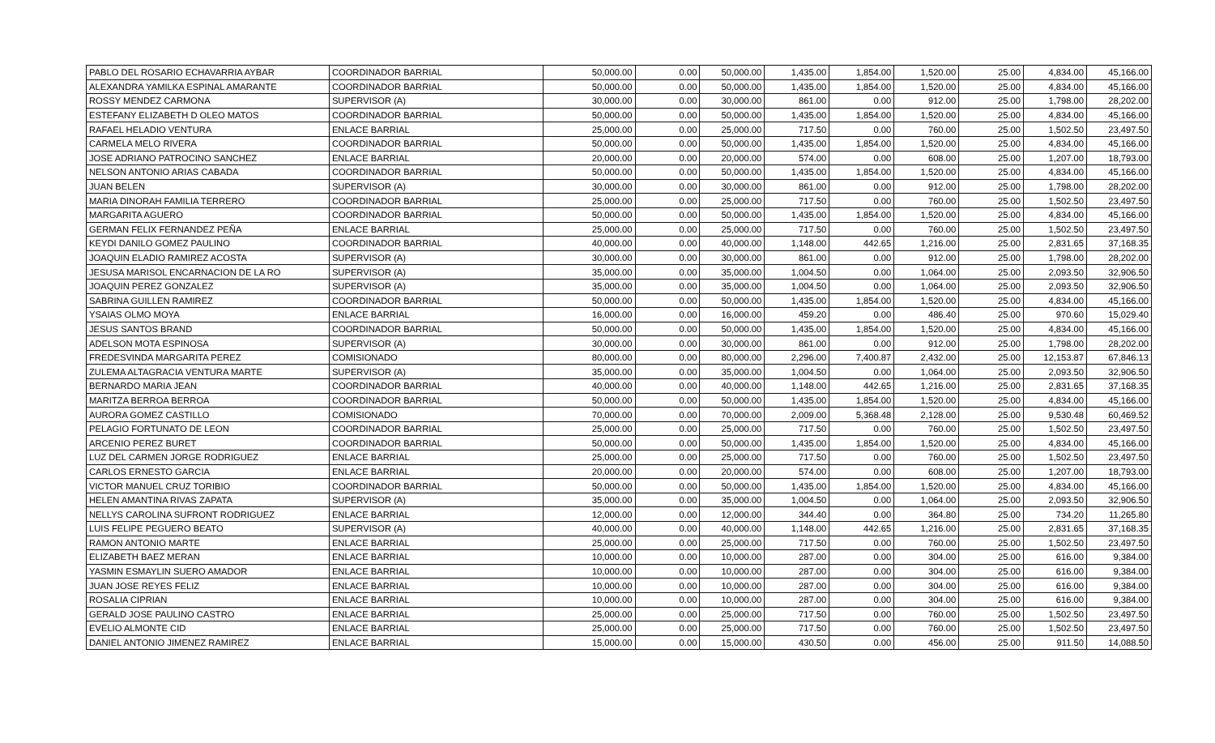| PABLO DEL ROSARIO ECHAVARRIA AYBAR | COORDINADOR BARRIAL | 50,000.00 | 0.00 | 50,000.00 | 1,435.00 | 1,854.00 | 1,520.00 | 25.00 | 4,834.00 | 45,166.00 |
| ALEXANDRA YAMILKA ESPINAL AMARANTE | COORDINADOR BARRIAL | 50,000.00 | 0.00 | 50,000.00 | 1,435.00 | 1,854.00 | 1,520.00 | 25.00 | 4,834.00 | 45,166.00 |
| ROSSY MENDEZ CARMONA | SUPERVISOR (A) | 30,000.00 | 0.00 | 30,000.00 | 861.00 | 0.00 | 912.00 | 25.00 | 1,798.00 | 28,202.00 |
| ESTEFANY ELIZABETH D OLEO MATOS | COORDINADOR BARRIAL | 50,000.00 | 0.00 | 50,000.00 | 1,435.00 | 1,854.00 | 1,520.00 | 25.00 | 4,834.00 | 45,166.00 |
| RAFAEL HELADIO VENTURA | ENLACE BARRIAL | 25,000.00 | 0.00 | 25,000.00 | 717.50 | 0.00 | 760.00 | 25.00 | 1,502.50 | 23,497.50 |
| CARMELA MELO RIVERA | COORDINADOR BARRIAL | 50,000.00 | 0.00 | 50,000.00 | 1,435.00 | 1,854.00 | 1,520.00 | 25.00 | 4,834.00 | 45,166.00 |
| JOSE ADRIANO PATROCINO SANCHEZ | ENLACE BARRIAL | 20,000.00 | 0.00 | 20,000.00 | 574.00 | 0.00 | 608.00 | 25.00 | 1,207.00 | 18,793.00 |
| NELSON ANTONIO ARIAS CABADA | COORDINADOR BARRIAL | 50,000.00 | 0.00 | 50,000.00 | 1,435.00 | 1,854.00 | 1,520.00 | 25.00 | 4,834.00 | 45,166.00 |
| JUAN BELEN | SUPERVISOR (A) | 30,000.00 | 0.00 | 30,000.00 | 861.00 | 0.00 | 912.00 | 25.00 | 1,798.00 | 28,202.00 |
| MARIA DINORAH FAMILIA TERRERO | COORDINADOR BARRIAL | 25,000.00 | 0.00 | 25,000.00 | 717.50 | 0.00 | 760.00 | 25.00 | 1,502.50 | 23,497.50 |
| MARGARITA AGUERO | COORDINADOR BARRIAL | 50,000.00 | 0.00 | 50,000.00 | 1,435.00 | 1,854.00 | 1,520.00 | 25.00 | 4,834.00 | 45,166.00 |
| GERMAN FELIX FERNANDEZ PEÑA | ENLACE BARRIAL | 25,000.00 | 0.00 | 25,000.00 | 717.50 | 0.00 | 760.00 | 25.00 | 1,502.50 | 23,497.50 |
| KEYDI DANILO GOMEZ PAULINO | COORDINADOR BARRIAL | 40,000.00 | 0.00 | 40,000.00 | 1,148.00 | 442.65 | 1,216.00 | 25.00 | 2,831.65 | 37,168.35 |
| JOAQUIN ELADIO RAMIREZ ACOSTA | SUPERVISOR (A) | 30,000.00 | 0.00 | 30,000.00 | 861.00 | 0.00 | 912.00 | 25.00 | 1,798.00 | 28,202.00 |
| JESUSA MARISOL ENCARNACION DE LA RO | SUPERVISOR (A) | 35,000.00 | 0.00 | 35,000.00 | 1,004.50 | 0.00 | 1,064.00 | 25.00 | 2,093.50 | 32,906.50 |
| JOAQUIN PEREZ GONZALEZ | SUPERVISOR (A) | 35,000.00 | 0.00 | 35,000.00 | 1,004.50 | 0.00 | 1,064.00 | 25.00 | 2,093.50 | 32,906.50 |
| SABRINA GUILLEN RAMIREZ | COORDINADOR BARRIAL | 50,000.00 | 0.00 | 50,000.00 | 1,435.00 | 1,854.00 | 1,520.00 | 25.00 | 4,834.00 | 45,166.00 |
| YSAIAS OLMO MOYA | ENLACE BARRIAL | 16,000.00 | 0.00 | 16,000.00 | 459.20 | 0.00 | 486.40 | 25.00 | 970.60 | 15,029.40 |
| JESUS SANTOS BRAND | COORDINADOR BARRIAL | 50,000.00 | 0.00 | 50,000.00 | 1,435.00 | 1,854.00 | 1,520.00 | 25.00 | 4,834.00 | 45,166.00 |
| ADELSON MOTA ESPINOSA | SUPERVISOR (A) | 30,000.00 | 0.00 | 30,000.00 | 861.00 | 0.00 | 912.00 | 25.00 | 1,798.00 | 28,202.00 |
| FREDESVINDA MARGARITA PEREZ | COMISIONADO | 80,000.00 | 0.00 | 80,000.00 | 2,296.00 | 7,400.87 | 2,432.00 | 25.00 | 12,153.87 | 67,846.13 |
| ZULEMA ALTAGRACIA VENTURA MARTE | SUPERVISOR (A) | 35,000.00 | 0.00 | 35,000.00 | 1,004.50 | 0.00 | 1,064.00 | 25.00 | 2,093.50 | 32,906.50 |
| BERNARDO MARIA JEAN | COORDINADOR BARRIAL | 40,000.00 | 0.00 | 40,000.00 | 1,148.00 | 442.65 | 1,216.00 | 25.00 | 2,831.65 | 37,168.35 |
| MARITZA BERROA BERROA | COORDINADOR BARRIAL | 50,000.00 | 0.00 | 50,000.00 | 1,435.00 | 1,854.00 | 1,520.00 | 25.00 | 4,834.00 | 45,166.00 |
| AURORA GOMEZ CASTILLO | COMISIONADO | 70,000.00 | 0.00 | 70,000.00 | 2,009.00 | 5,368.48 | 2,128.00 | 25.00 | 9,530.48 | 60,469.52 |
| PELAGIO FORTUNATO DE LEON | COORDINADOR BARRIAL | 25,000.00 | 0.00 | 25,000.00 | 717.50 | 0.00 | 760.00 | 25.00 | 1,502.50 | 23,497.50 |
| ARCENIO PEREZ BURET | COORDINADOR BARRIAL | 50,000.00 | 0.00 | 50,000.00 | 1,435.00 | 1,854.00 | 1,520.00 | 25.00 | 4,834.00 | 45,166.00 |
| LUZ DEL CARMEN JORGE RODRIGUEZ | ENLACE BARRIAL | 25,000.00 | 0.00 | 25,000.00 | 717.50 | 0.00 | 760.00 | 25.00 | 1,502.50 | 23,497.50 |
| CARLOS ERNESTO GARCIA | ENLACE BARRIAL | 20,000.00 | 0.00 | 20,000.00 | 574.00 | 0.00 | 608.00 | 25.00 | 1,207.00 | 18,793.00 |
| VICTOR MANUEL CRUZ TORIBIO | COORDINADOR BARRIAL | 50,000.00 | 0.00 | 50,000.00 | 1,435.00 | 1,854.00 | 1,520.00 | 25.00 | 4,834.00 | 45,166.00 |
| HELEN AMANTINA RIVAS ZAPATA | SUPERVISOR (A) | 35,000.00 | 0.00 | 35,000.00 | 1,004.50 | 0.00 | 1,064.00 | 25.00 | 2,093.50 | 32,906.50 |
| NELLYS CAROLINA SUFRONT RODRIGUEZ | ENLACE BARRIAL | 12,000.00 | 0.00 | 12,000.00 | 344.40 | 0.00 | 364.80 | 25.00 | 734.20 | 11,265.80 |
| LUIS FELIPE PEGUERO BEATO | SUPERVISOR (A) | 40,000.00 | 0.00 | 40,000.00 | 1,148.00 | 442.65 | 1,216.00 | 25.00 | 2,831.65 | 37,168.35 |
| RAMON ANTONIO MARTE | ENLACE BARRIAL | 25,000.00 | 0.00 | 25,000.00 | 717.50 | 0.00 | 760.00 | 25.00 | 1,502.50 | 23,497.50 |
| ELIZABETH BAEZ MERAN | ENLACE BARRIAL | 10,000.00 | 0.00 | 10,000.00 | 287.00 | 0.00 | 304.00 | 25.00 | 616.00 | 9,384.00 |
| YASMIN ESMAYLIN SUERO AMADOR | ENLACE BARRIAL | 10,000.00 | 0.00 | 10,000.00 | 287.00 | 0.00 | 304.00 | 25.00 | 616.00 | 9,384.00 |
| JUAN JOSE REYES FELIZ | ENLACE BARRIAL | 10,000.00 | 0.00 | 10,000.00 | 287.00 | 0.00 | 304.00 | 25.00 | 616.00 | 9,384.00 |
| ROSALIA CIPRIAN | ENLACE BARRIAL | 10,000.00 | 0.00 | 10,000.00 | 287.00 | 0.00 | 304.00 | 25.00 | 616.00 | 9,384.00 |
| GERALD JOSE PAULINO CASTRO | ENLACE BARRIAL | 25,000.00 | 0.00 | 25,000.00 | 717.50 | 0.00 | 760.00 | 25.00 | 1,502.50 | 23,497.50 |
| EVELIO ALMONTE CID | ENLACE BARRIAL | 25,000.00 | 0.00 | 25,000.00 | 717.50 | 0.00 | 760.00 | 25.00 | 1,502.50 | 23,497.50 |
| DANIEL ANTONIO JIMENEZ RAMIREZ | ENLACE BARRIAL | 15,000.00 | 0.00 | 15,000.00 | 430.50 | 0.00 | 456.00 | 25.00 | 911.50 | 14,088.50 |